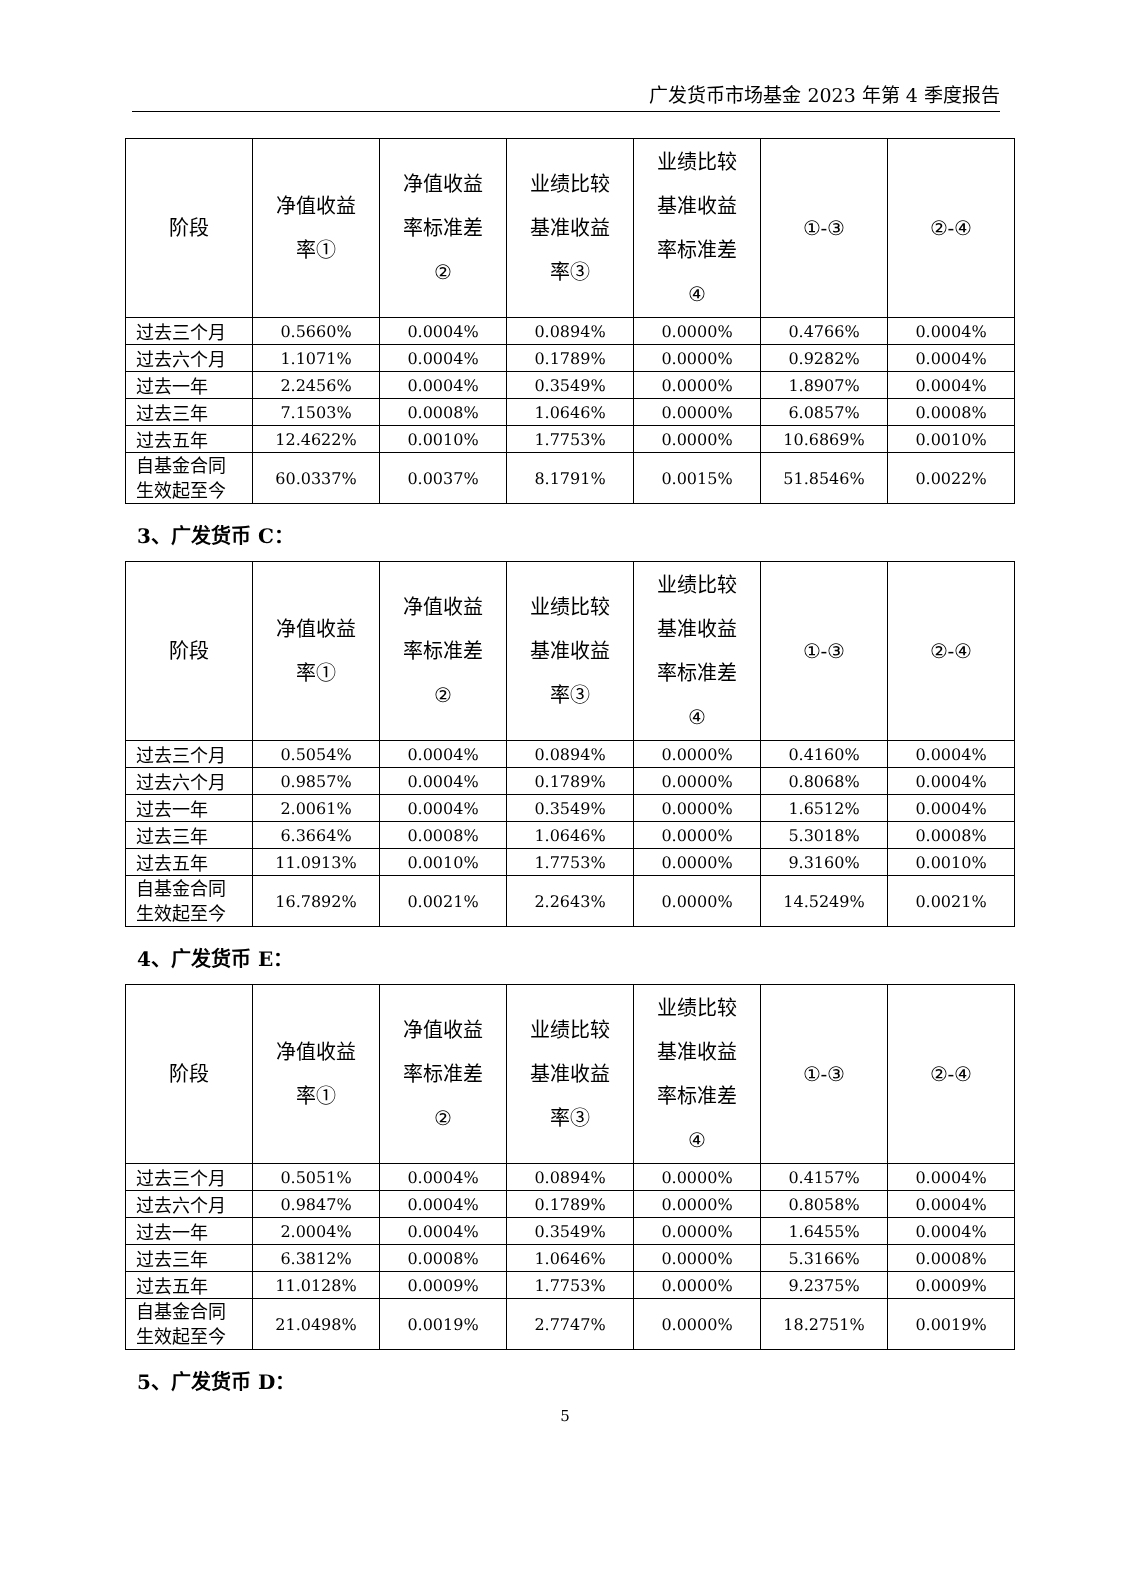广发货币市场基金 2023 年第 4 季度报告
| 阶段 | 净值收益 率① | 净值收益 率标准差 ② | 业绩比较 基准收益 率③ | 业绩比较 基准收益 率标准差 ④ | ①-③ | ②-④ |
| --- | --- | --- | --- | --- | --- | --- |
| 过去三个月 | 0.5660% | 0.0004% | 0.0894% | 0.0000% | 0.4766% | 0.0004% |
| 过去六个月 | 1.1071% | 0.0004% | 0.1789% | 0.0000% | 0.9282% | 0.0004% |
| 过去一年 | 2.2456% | 0.0004% | 0.3549% | 0.0000% | 1.8907% | 0.0004% |
| 过去三年 | 7.1503% | 0.0008% | 1.0646% | 0.0000% | 6.0857% | 0.0008% |
| 过去五年 | 12.4622% | 0.0010% | 1.7753% | 0.0000% | 10.6869% | 0.0010% |
| 自基金合同 生效起至今 | 60.0337% | 0.0037% | 8.1791% | 0.0015% | 51.8546% | 0.0022% |
3、广发货币 C：
| 阶段 | 净值收益 率① | 净值收益 率标准差 ② | 业绩比较 基准收益 率③ | 业绩比较 基准收益 率标准差 ④ | ①-③ | ②-④ |
| --- | --- | --- | --- | --- | --- | --- |
| 过去三个月 | 0.5054% | 0.0004% | 0.0894% | 0.0000% | 0.4160% | 0.0004% |
| 过去六个月 | 0.9857% | 0.0004% | 0.1789% | 0.0000% | 0.8068% | 0.0004% |
| 过去一年 | 2.0061% | 0.0004% | 0.3549% | 0.0000% | 1.6512% | 0.0004% |
| 过去三年 | 6.3664% | 0.0008% | 1.0646% | 0.0000% | 5.3018% | 0.0008% |
| 过去五年 | 11.0913% | 0.0010% | 1.7753% | 0.0000% | 9.3160% | 0.0010% |
| 自基金合同 生效起至今 | 16.7892% | 0.0021% | 2.2643% | 0.0000% | 14.5249% | 0.0021% |
4、广发货币 E：
| 阶段 | 净值收益 率① | 净值收益 率标准差 ② | 业绩比较 基准收益 率③ | 业绩比较 基准收益 率标准差 ④ | ①-③ | ②-④ |
| --- | --- | --- | --- | --- | --- | --- |
| 过去三个月 | 0.5051% | 0.0004% | 0.0894% | 0.0000% | 0.4157% | 0.0004% |
| 过去六个月 | 0.9847% | 0.0004% | 0.1789% | 0.0000% | 0.8058% | 0.0004% |
| 过去一年 | 2.0004% | 0.0004% | 0.3549% | 0.0000% | 1.6455% | 0.0004% |
| 过去三年 | 6.3812% | 0.0008% | 1.0646% | 0.0000% | 5.3166% | 0.0008% |
| 过去五年 | 11.0128% | 0.0009% | 1.7753% | 0.0000% | 9.2375% | 0.0009% |
| 自基金合同 生效起至今 | 21.0498% | 0.0019% | 2.7747% | 0.0000% | 18.2751% | 0.0019% |
5、广发货币 D：
5